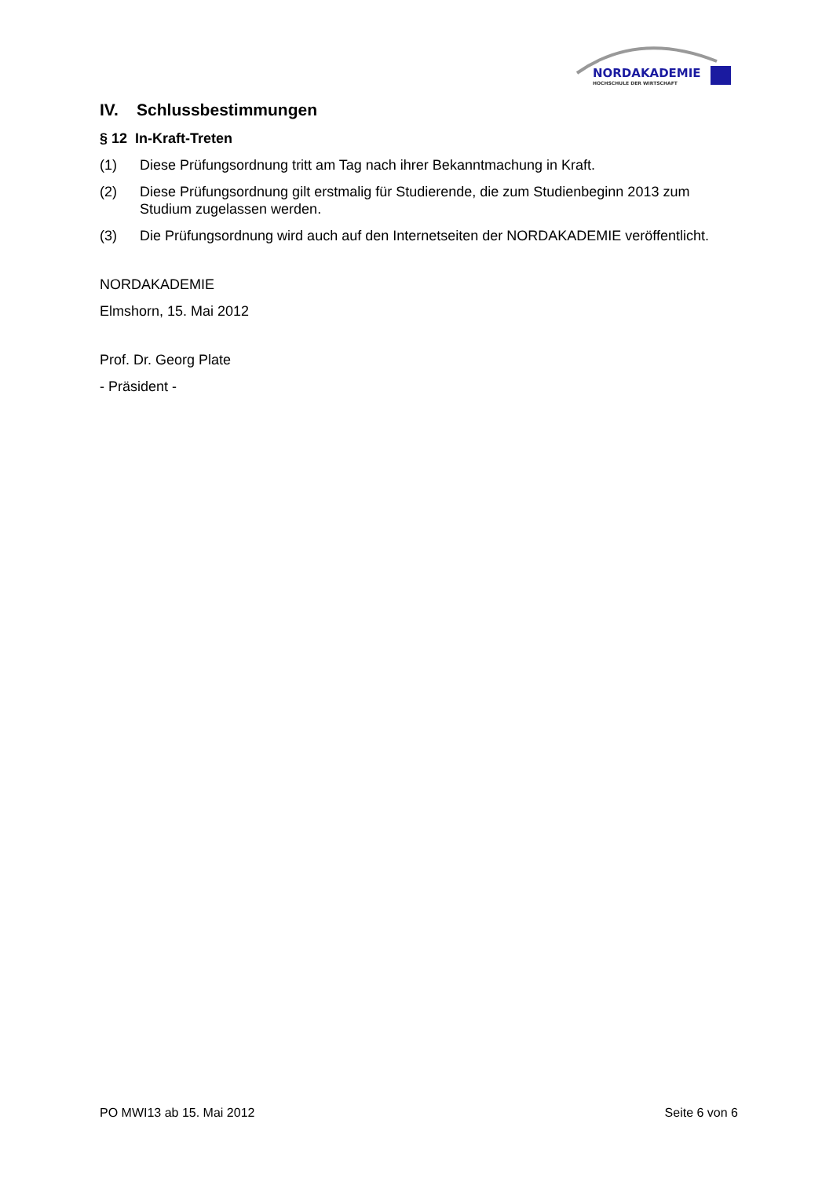NORDAKADEMIE
HOCHSCHULE DER WIRTSCHAFT
IV. Schlussbestimmungen
§ 12 In-Kraft-Treten
(1) Diese Prüfungsordnung tritt am Tag nach ihrer Bekanntmachung in Kraft.
(2) Diese Prüfungsordnung gilt erstmalig für Studierende, die zum Studienbeginn 2013 zum Studium zugelassen werden.
(3) Die Prüfungsordnung wird auch auf den Internetseiten der NORDAKADEMIE veröffentlicht.
NORDAKADEMIE
Elmshorn, 15. Mai 2012
Prof. Dr. Georg Plate
- Präsident -
PO MWI13 ab 15. Mai 2012 Seite 6 von 6